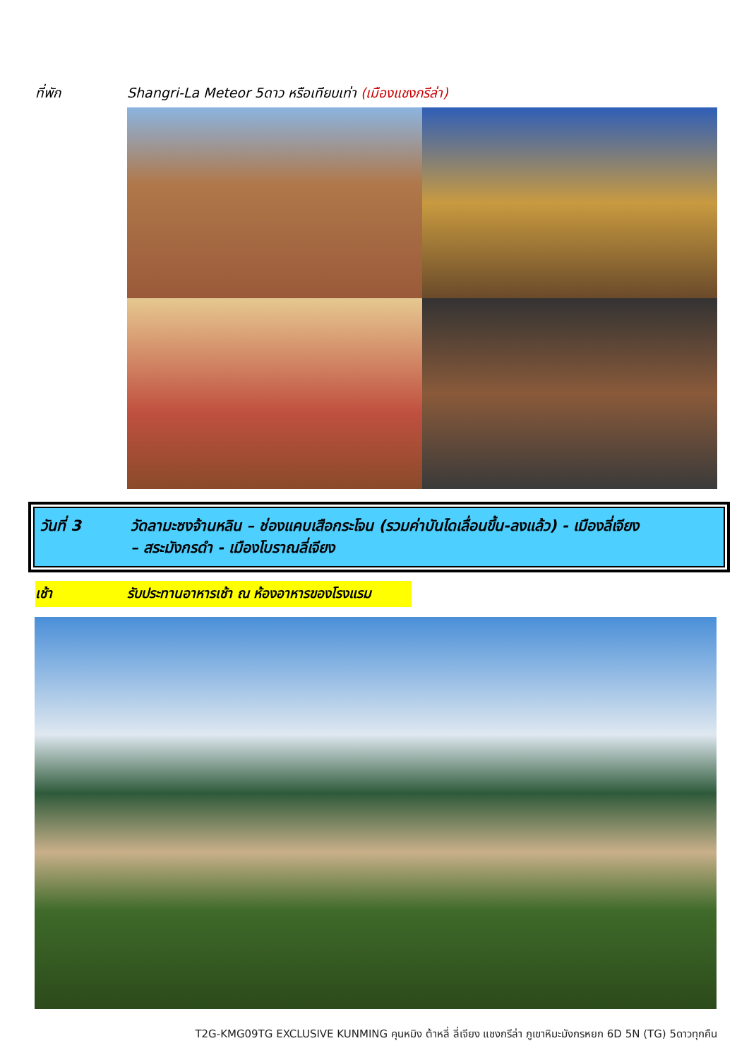ที่พัก Shangri-La Meteor 5ดาว หรือเทียบเท่า (เมืองแชงกรีล่า)
วันที่ 3 วัดลามะซงจ้านหลิน – ช่องแคบเสือกระโจน (รวมค่าบันไดเลื่อนขึ้น-ลงแล้ว) - เมืองลี่เจียง
– สระมังกรดำ - เมืองโบราณลี่เจียง
เช้า รับประทานอาหารเช้า ณ ห้องอาหารของโรงแรม
T2G-KMG09TG EXCLUSIVE KUNMING คุนหมิง ต้าหลี่ ลี่เจียง แชงกรีล่า ภูเขาหิมะมังกรหยก 6D 5N (TG) 5ดาวทุกคืน